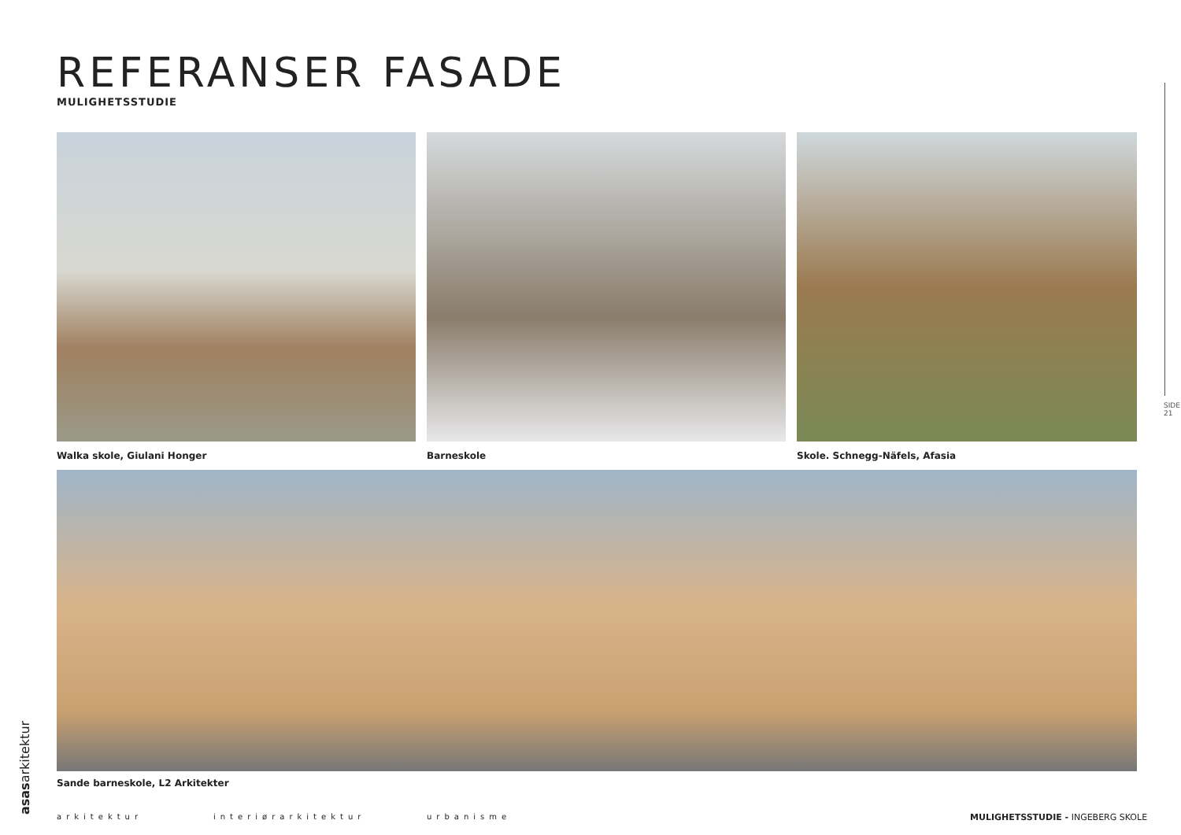REFERANSER FASADE
MULIGHETSSTUDIE
SIDE 21
Walka skole, Giulani Honger Barneskole Skole. Schnegg-Näfels, Afasia
Sande barneskole, L2 Arkitekter
arkitektur interiørarkitektur urbanisme
MULIGHETSSTUDIE - INGEBERG SKOLE
asasarkitektur